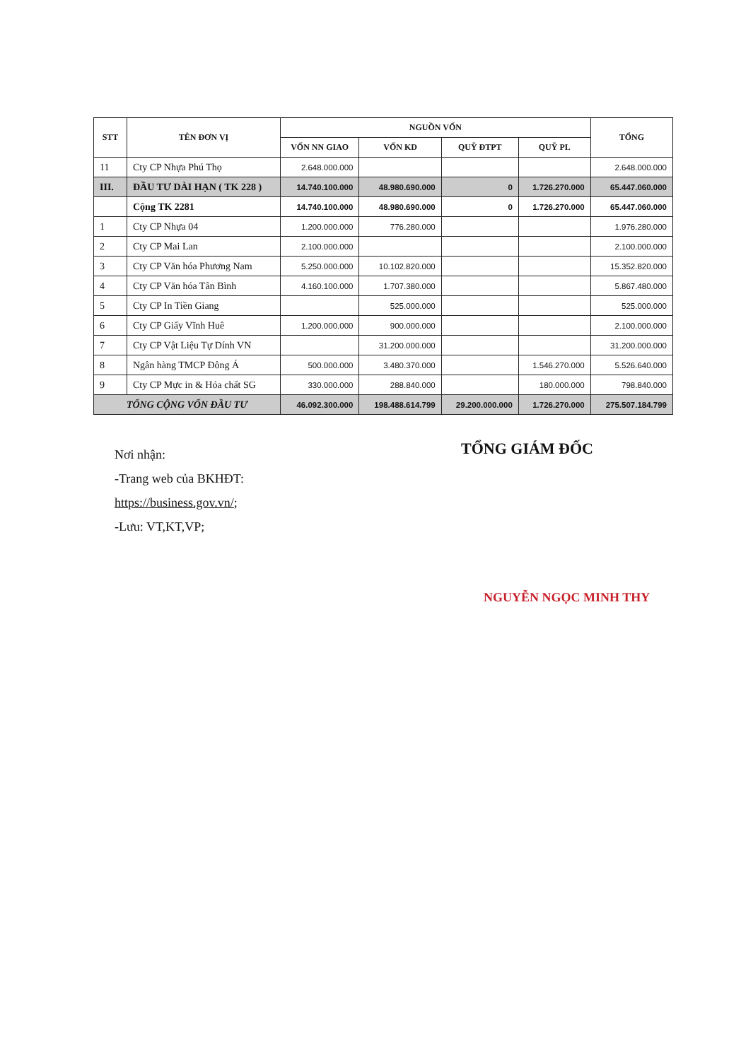| STT | TÊN ĐƠN VỊ | NGUỒN VỐN | | | | TỔNG |
| --- | --- | --- | --- | --- | --- | --- |
| | | VỐN NN GIAO | VỐN KD | QUỸ ĐTPT | QUỸ PL | |
| 11 | Cty CP Nhựa Phú Thọ | 2.648.000.000 | | | | 2.648.000.000 |
| III. | ĐẦU TƯ DÀI HẠN ( TK 228 ) | 14.740.100.000 | 48.980.690.000 | 0 | 1.726.270.000 | 65.447.060.000 |
| | Cộng TK 2281 | 14.740.100.000 | 48.980.690.000 | 0 | 1.726.270.000 | 65.447.060.000 |
| 1 | Cty CP Nhựa 04 | 1.200.000.000 | 776.280.000 | | | 1.976.280.000 |
| 2 | Cty CP Mai Lan | 2.100.000.000 | | | | 2.100.000.000 |
| 3 | Cty CP Văn hóa Phương Nam | 5.250.000.000 | 10.102.820.000 | | | 15.352.820.000 |
| 4 | Cty CP Văn hóa Tân Bình | 4.160.100.000 | 1.707.380.000 | | | 5.867.480.000 |
| 5 | Cty CP In Tiền Giang | | 525.000.000 | | | 525.000.000 |
| 6 | Cty CP Giấy Vĩnh Huê | 1.200.000.000 | 900.000.000 | | | 2.100.000.000 |
| 7 | Cty CP Vật Liệu Tự Dính VN | | 31.200.000.000 | | | 31.200.000.000 |
| 8 | Ngân hàng TMCP Đông Á | 500.000.000 | 3.480.370.000 | | 1.546.270.000 | 5.526.640.000 |
| 9 | Cty CP Mực in & Hóa chất SG | 330.000.000 | 288.840.000 | | 180.000.000 | 798.840.000 |
| TỔNG CỘNG VỐN ĐẦU TƯ | | 46.092.300.000 | 198.488.614.799 | 29.200.000.000 | 1.726.270.000 | 275.507.184.799 |
Nơi nhận:
-Trang web của BKHĐT:
https://business.gov.vn/;
-Lưu: VT,KT,VP;
TỔNG GIÁM ĐỐC
NGUYỄN NGỌC MINH THY